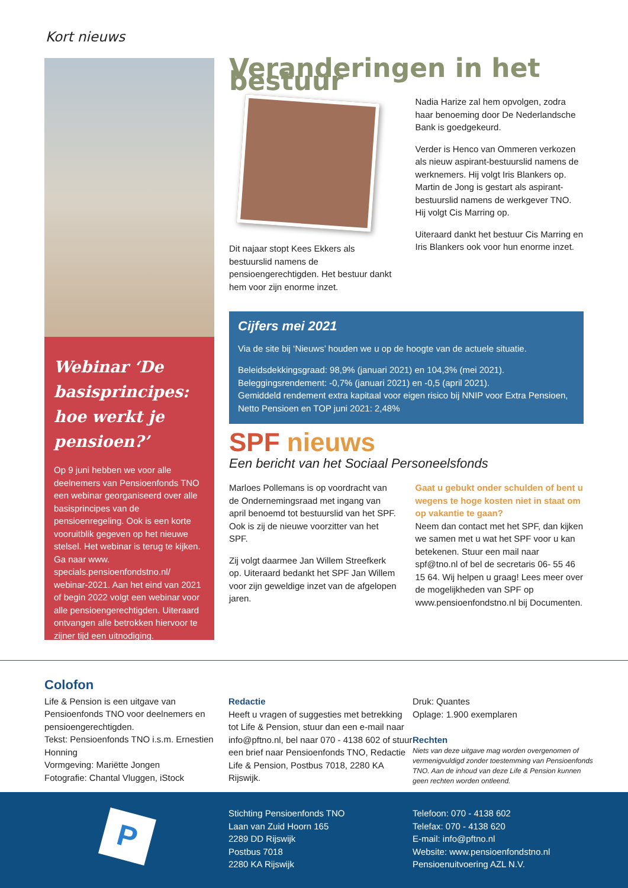Kort nieuws
Webinar ‘De basisprincipes: hoe werkt je pensioen?’
Op 9 juni hebben we voor alle deelnemers van Pensioenfonds TNO een webinar georganiseerd over alle basisprincipes van de pensioenregeling. Ook is een korte vooruitblik gegeven op het nieuwe stelsel. Het webinar is terug te kijken. Ga naar www. specials.pensioenfondstno.nl/ webinar-2021. Aan het eind van 2021 of begin 2022 volgt een webinar voor alle pensioengerechtigden. Uiteraard ontvangen alle betrokken hiervoor te zijner tijd een uitnodiging.
Veranderingen in het bestuur
Dit najaar stopt Kees Ekkers als bestuurslid namens de pensioengerechtigden. Het bestuur dankt hem voor zijn enorme inzet.
Nadia Harize zal hem opvolgen, zodra haar benoeming door De Nederlandsche Bank is goedgekeurd.
Verder is Henco van Ommeren verkozen als nieuw aspirant-bestuurslid namens de werknemers. Hij volgt Iris Blankers op. Martin de Jong is gestart als aspirant-bestuurslid namens de werkgever TNO. Hij volgt Cis Marring op.
Uiteraard dankt het bestuur Cis Marring en Iris Blankers ook voor hun enorme inzet.
Cijfers mei 2021
Via de site bij ‘Nieuws’ houden we u op de hoogte van de actuele situatie.
Beleidsdekkingsgraad: 98,9% (januari 2021) en 104,3% (mei 2021).
Beleggingsrendement: -0,7% (januari 2021) en -0,5 (april 2021).
Gemiddeld rendement extra kapitaal voor eigen risico bij NNIP voor Extra Pensioen, Netto Pensioen en TOP juni 2021: 2,48%
SPF nieuws
Een bericht van het Sociaal Personeelsfonds
Marloes Pollemans is op voordracht van de Ondernemingsraad met ingang van april benoemd tot bestuurslid van het SPF. Ook is zij de nieuwe voorzitter van het SPF.
Zij volgt daarmee Jan Willem Streefkerk op. Uiteraard bedankt het SPF Jan Willem voor zijn geweldige inzet van de afgelopen jaren.
Gaat u gebukt onder schulden of bent u wegens te hoge kosten niet in staat om op vakantie te gaan?
Neem dan contact met het SPF, dan kijken we samen met u wat het SPF voor u kan betekenen. Stuur een mail naar spf@tno.nl of bel de secretaris 06- 55 46 15 64. Wij helpen u graag! Lees meer over de mogelijkheden van SPF op www.pensioenfondstno.nl bij Documenten.
Colofon
Life & Pension is een uitgave van Pensioenfonds TNO voor deelnemers en pensioengerechtigden.
Tekst: Pensioenfonds TNO i.s.m. Ernestien Honning
Vormgeving: Mariëtte Jongen
Fotografie: Chantal Vluggen, iStock
Redactie
Heeft u vragen of suggesties met betrekking tot Life & Pension, stuur dan een e-mail naar info@pftno.nl, bel naar 070 - 4138 602 of stuur een brief naar Pensioenfonds TNO, Redactie Life & Pension, Postbus 7018, 2280 KA Rijswijk.
Druk: Quantes
Oplage: 1.900 exemplaren
Rechten
Niets van deze uitgave mag worden overgenomen of vermenigvuldigd zonder toestemming van Pensioenfonds TNO. Aan de inhoud van deze Life & Pension kunnen geen rechten worden ontleend.
P
Stichting Pensioenfonds TNO
Laan van Zuid Hoorn 165
2289 DD Rijswijk
Postbus 7018
2280 KA Rijswijk
Telefoon: 070 - 4138 602
Telefax: 070 - 4138 620
E-mail: info@pftno.nl
Website: www.pensioenfondstno.nl
Pensioenuitvoering AZL N.V.